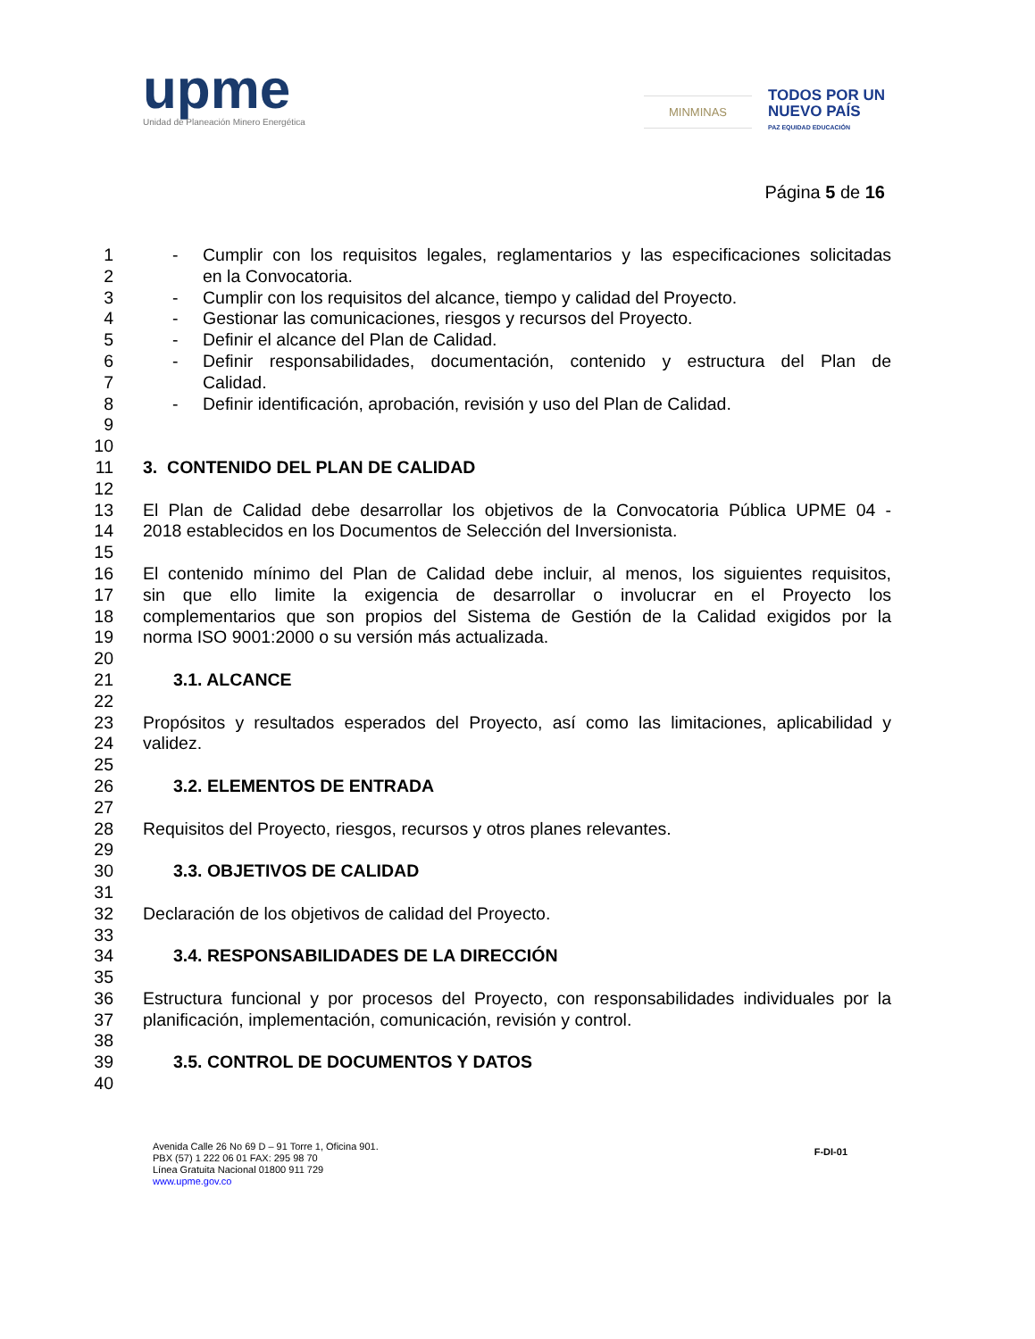upme
Unidad de Planeación Minero Energética
MINMINAS
TODOS POR UN
NUEVO PAÍS
PAZ EQUIDAD EDUCACIÓN
Página 5 de 16
1 - Cumplir con los requisitos legales, reglamentarios y las especificaciones solicitadas
2 en la Convocatoria.
3 - Cumplir con los requisitos del alcance, tiempo y calidad del Proyecto.
4 - Gestionar las comunicaciones, riesgos y recursos del Proyecto.
5 - Definir el alcance del Plan de Calidad.
6 - Definir responsabilidades, documentación, contenido y estructura del Plan de
7 Calidad.
8 - Definir identificación, aprobación, revisión y uso del Plan de Calidad.
9
10
11 3. CONTENIDO DEL PLAN DE CALIDAD
12
13 El Plan de Calidad debe desarrollar los objetivos de la Convocatoria Pública UPME 04 -
14 2018 establecidos en los Documentos de Selección del Inversionista.
15
16 El contenido mínimo del Plan de Calidad debe incluir, al menos, los siguientes requisitos,
17 sin que ello limite la exigencia de desarrollar o involucrar en el Proyecto los
18 complementarios que son propios del Sistema de Gestión de la Calidad exigidos por la
19 norma ISO 9001:2000 o su versión más actualizada.
20
21 3.1. ALCANCE
22
23 Propósitos y resultados esperados del Proyecto, así como las limitaciones, aplicabilidad y
24 validez.
25
26 3.2. ELEMENTOS DE ENTRADA
27
28 Requisitos del Proyecto, riesgos, recursos y otros planes relevantes.
29
30 3.3. OBJETIVOS DE CALIDAD
31
32 Declaración de los objetivos de calidad del Proyecto.
33
34 3.4. RESPONSABILIDADES DE LA DIRECCIÓN
35
36 Estructura funcional y por procesos del Proyecto, con responsabilidades individuales por la
37 planificación, implementación, comunicación, revisión y control.
38
39 3.5. CONTROL DE DOCUMENTOS Y DATOS
40
Avenida Calle 26 No 69 D – 91 Torre 1, Oficina 901.
PBX (57) 1 222 06 01 FAX: 295 98 70
Línea Gratuita Nacional 01800 911 729
www.upme.gov.co
F-DI-01